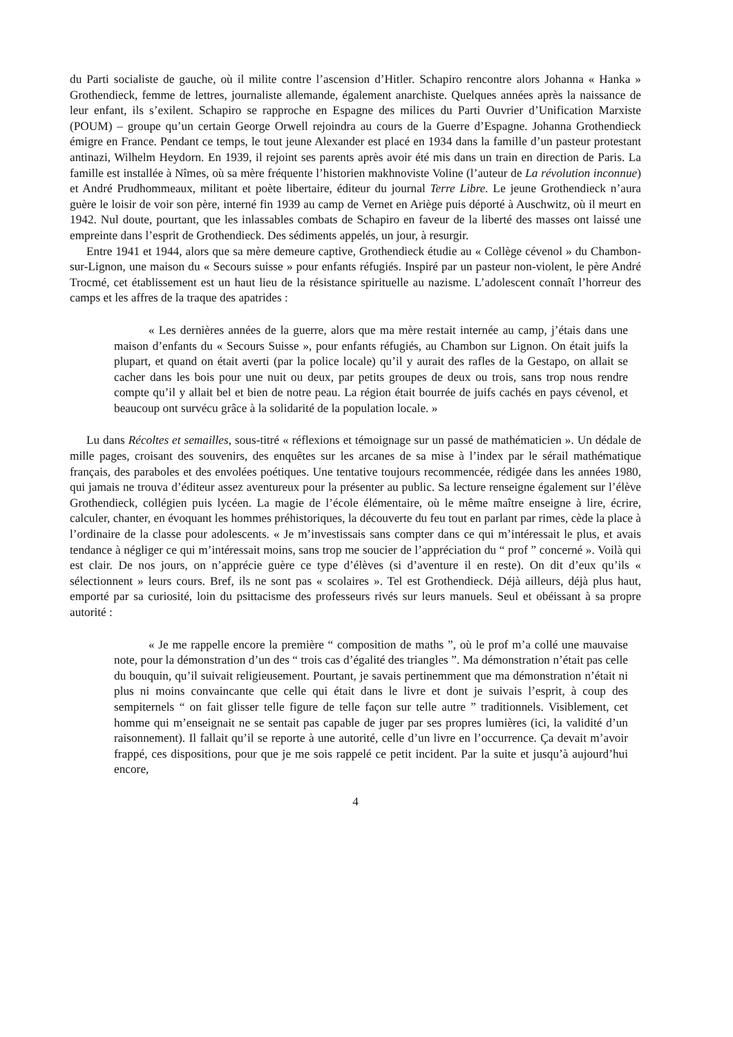du Parti socialiste de gauche, où il milite contre l’ascension d’Hitler. Schapiro rencontre alors Johanna « Hanka » Grothendieck, femme de lettres, journaliste allemande, également anarchiste. Quelques années après la naissance de leur enfant, ils s’exilent. Schapiro se rapproche en Espagne des milices du Parti Ouvrier d’Unification Marxiste (POUM) – groupe qu’un certain George Orwell rejoindra au cours de la Guerre d’Espagne. Johanna Grothendieck émigre en France. Pendant ce temps, le tout jeune Alexander est placé en 1934 dans la famille d’un pasteur protestant antinazi, Wilhelm Heydorn. En 1939, il rejoint ses parents après avoir été mis dans un train en direction de Paris. La famille est installée à Nîmes, où sa mère fréquente l’historien makhnoviste Voline (l’auteur de La révolution inconnue) et André Prudhommeaux, militant et poète libertaire, éditeur du journal Terre Libre. Le jeune Grothendieck n’aura guère le loisir de voir son père, interné fin 1939 au camp de Vernet en Ariège puis déporté à Auschwitz, où il meurt en 1942. Nul doute, pourtant, que les inlassables combats de Schapiro en faveur de la liberté des masses ont laissé une empreinte dans l’esprit de Grothendieck. Des sédiments appelés, un jour, à resurgir.
Entre 1941 et 1944, alors que sa mère demeure captive, Grothendieck étudie au « Collège cévenol » du Chambon-sur-Lignon, une maison du « Secours suisse » pour enfants réfugiés. Inspiré par un pasteur non-violent, le père André Trocmé, cet établissement est un haut lieu de la résistance spirituelle au nazisme. L’adolescent connaît l’horreur des camps et les affres de la traque des apatrides :
« Les dernières années de la guerre, alors que ma mère restait internée au camp, j’étais dans une maison d’enfants du « Secours Suisse », pour enfants réfugiés, au Chambon sur Lignon. On était juifs la plupart, et quand on était averti (par la police locale) qu’il y aurait des rafles de la Gestapo, on allait se cacher dans les bois pour une nuit ou deux, par petits groupes de deux ou trois, sans trop nous rendre compte qu’il y allait bel et bien de notre peau. La région était bourrée de juifs cachés en pays cévenol, et beaucoup ont survécu grâce à la solidarité de la population locale. »
Lu dans Récoltes et semailles, sous-titré « réflexions et témoignage sur un passé de mathématicien ». Un dédale de mille pages, croisant des souvenirs, des enquêtes sur les arcanes de sa mise à l’index par le sérail mathématique français, des paraboles et des envolées poétiques. Une tentative toujours recommencée, rédigée dans les années 1980, qui jamais ne trouva d’éditeur assez aventureux pour la présenter au public. Sa lecture renseigne également sur l’élève Grothendieck, collégien puis lycéen. La magie de l’école élémentaire, où le même maître enseigne à lire, écrire, calculer, chanter, en évoquant les hommes préhistoriques, la découverte du feu tout en parlant par rimes, cède la place à l’ordinaire de la classe pour adolescents. « Je m’investissais sans compter dans ce qui m’intéressait le plus, et avais tendance à négliger ce qui m’intéressait moins, sans trop me soucier de l’appréciation du “ prof ” concerné ». Voilà qui est clair. De nos jours, on n’apprécie guère ce type d’élèves (si d’aventure il en reste). On dit d’eux qu’ils « sélectionnent » leurs cours. Bref, ils ne sont pas « scolaires ». Tel est Grothendieck. Déjà ailleurs, déjà plus haut, emporté par sa curiosité, loin du psittacisme des professeurs rivés sur leurs manuels. Seul et obéissant à sa propre autorité :
« Je me rappelle encore la première “ composition de maths ”, où le prof m’a collé une mauvaise note, pour la démonstration d’un des “ trois cas d’égalité des triangles ”. Ma démonstration n’était pas celle du bouquin, qu’il suivait religieusement. Pourtant, je savais pertinemment que ma démonstration n’était ni plus ni moins convaincante que celle qui était dans le livre et dont je suivais l’esprit, à coup des sempiternels “ on fait glisser telle figure de telle façon sur telle autre ” traditionnels. Visiblement, cet homme qui m’enseignait ne se sentait pas capable de juger par ses propres lumières (ici, la validité d’un raisonnement). Il fallait qu’il se reporte à une autorité, celle d’un livre en l’occurrence. Ça devait m’avoir frappé, ces dispositions, pour que je me sois rappelé ce petit incident. Par la suite et jusqu’à aujourd’hui encore,
4